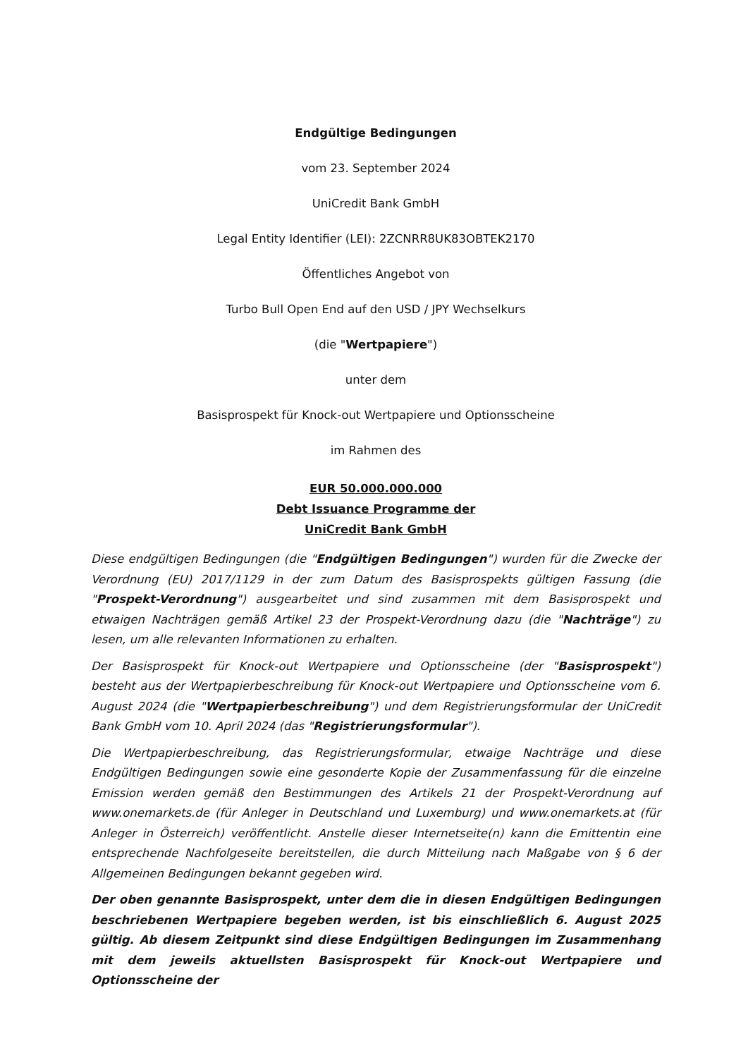Endgültige Bedingungen
vom 23. September 2024
UniCredit Bank GmbH
Legal Entity Identifier (LEI): 2ZCNRR8UK83OBTEK2170
Öffentliches Angebot von
Turbo Bull Open End auf den USD / JPY Wechselkurs
(die "Wertpapiere")
unter dem
Basisprospekt für Knock-out Wertpapiere und Optionsscheine
im Rahmen des
EUR 50.000.000.000
Debt Issuance Programme der
UniCredit Bank GmbH
Diese endgültigen Bedingungen (die "Endgültigen Bedingungen") wurden für die Zwecke der Verordnung (EU) 2017/1129 in der zum Datum des Basisprospekts gültigen Fassung (die "Prospekt-Verordnung") ausgearbeitet und sind zusammen mit dem Basisprospekt und etwaigen Nachträgen gemäß Artikel 23 der Prospekt-Verordnung dazu (die "Nachträge") zu lesen, um alle relevanten Informationen zu erhalten.
Der Basisprospekt für Knock-out Wertpapiere und Optionsscheine (der "Basisprospekt") besteht aus der Wertpapierbeschreibung für Knock-out Wertpapiere und Optionsscheine vom 6. August 2024 (die "Wertpapierbeschreibung") und dem Registrierungsformular der UniCredit Bank GmbH vom 10. April 2024 (das "Registrierungsformular").
Die Wertpapierbeschreibung, das Registrierungsformular, etwaige Nachträge und diese Endgültigen Bedingungen sowie eine gesonderte Kopie der Zusammenfassung für die einzelne Emission werden gemäß den Bestimmungen des Artikels 21 der Prospekt-Verordnung auf www.onemarkets.de (für Anleger in Deutschland und Luxemburg) und www.onemarkets.at (für Anleger in Österreich) veröffentlicht. Anstelle dieser Internetseite(n) kann die Emittentin eine entsprechende Nachfolgeseite bereitstellen, die durch Mitteilung nach Maßgabe von § 6 der Allgemeinen Bedingungen bekannt gegeben wird.
Der oben genannte Basisprospekt, unter dem die in diesen Endgültigen Bedingungen beschriebenen Wertpapiere begeben werden, ist bis einschließlich 6. August 2025 gültig. Ab diesem Zeitpunkt sind diese Endgültigen Bedingungen im Zusammenhang mit dem jeweils aktuellsten Basisprospekt für Knock-out Wertpapiere und Optionsscheine der